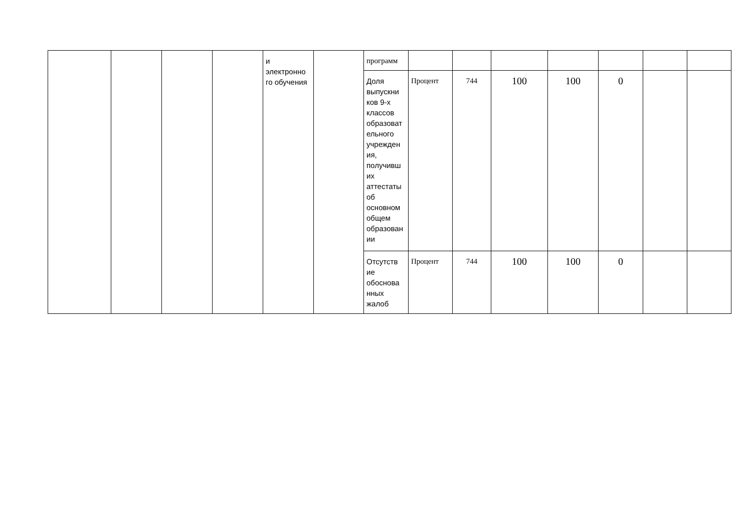| | | | | и электронно го обучения | | программ | | | | | | | |
| | | | | | | Доля выпускни ков 9-х классов образоват ельного учрежден ия, получивш их аттестаты об основном общем образован ии | Процент | 744 | 100 | 100 | 0 | | |
| | | | | | | Отсутств ие обоснова нных жалоб | Процент | 744 | 100 | 100 | 0 | | |